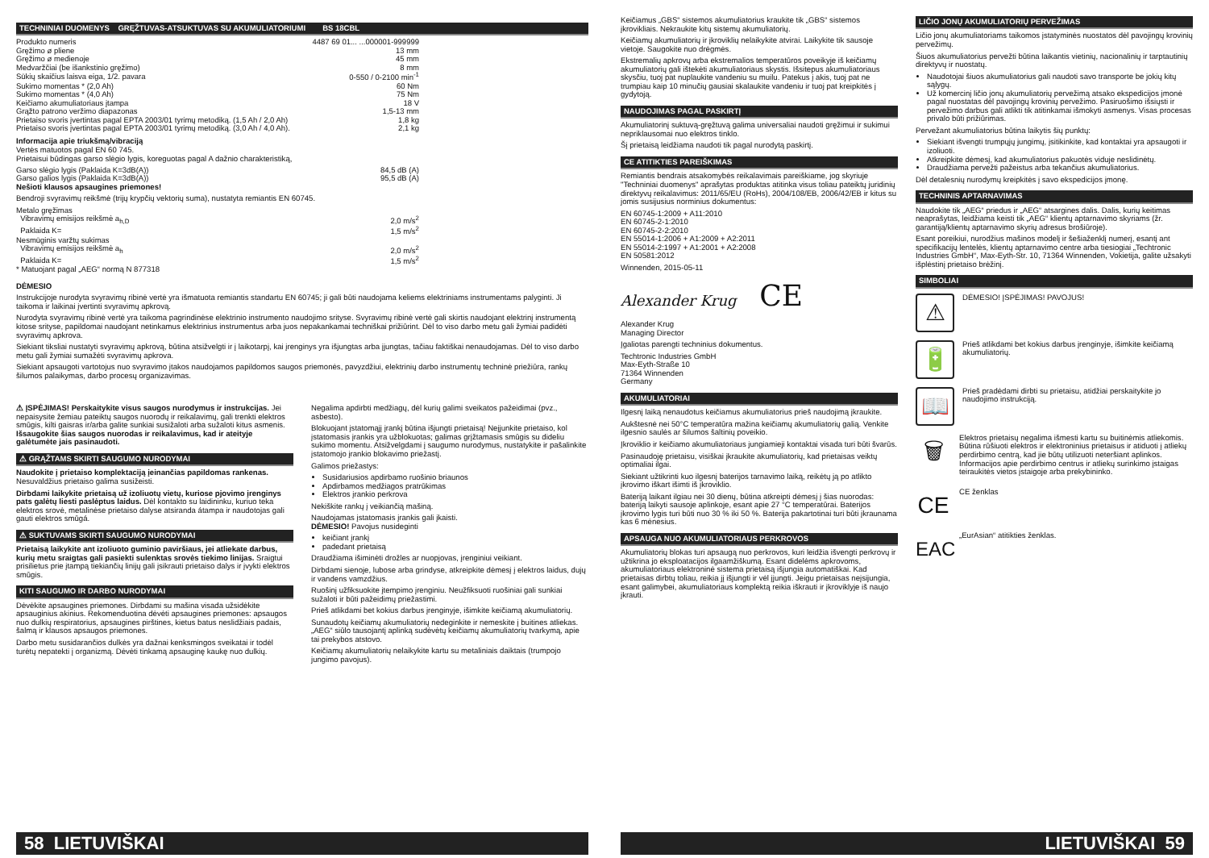TECHNINIAI DUOMENYS GRĘŽTUVAS-ATSUKTUVAS SU AKUMULIATORIUMI BS 18CBL
| Produkto numeris | 4487 69 01... ...000001-999999 |
| Gręžimo ø pliene | 13 mm |
| Gręžimo ø medienoje | 45 mm |
| Medvaržčiai (be išankstinio gręžimo) | 8 mm |
| Sūkių skaičius laisva eiga, 1/2. pavara | 0-550 / 0-2100 min<sup>-1</sup> |
| Sukimo momentas * (2,0 Ah) | 60 Nm |
| Sukimo momentas * (4,0 Ah) | 75 Nm |
| Keičiamo akumuliatoriaus įtampa | 18 V |
| Grąžto patrono veržimo diapazonas | 1,5-13 mm |
| Prietaiso svoris įvertintas pagal EPTA 2003/01 tyrimų metodiką. (1,5 Ah / 2,0 Ah) | 1,8 kg |
| Prietaiso svoris įvertintas pagal EPTA 2003/01 tyrimų metodiką. (3,0 Ah / 4,0 Ah). | 2,1 kg |
Informacija apie triukšmą/vibraciją
Vertės matuotos pagal EN 60 745.
Prietaisui būdingas garso slėgio lygis, koreguotas pagal A dažnio charakteristiką,
| Garso slėgio lygis (Paklaida K=3dB(A)) | 84,5 dB (A) |
| Garso galios lygis (Paklaida K=3dB(A)) | 95,5 dB (A) |
Nešioti klausos apsaugines priemones!
Bendroji svyravimų reikšmė (trijų krypčių vektorių suma), nustatyta remiantis EN 60745.
| Metalo gręžimas | |
| Vibravimų emisijos reikšmė a<sub>h,D</sub> | 2,0 m/s<sup>2</sup> |
| Paklaida K= | 1,5 m/s<sup>2</sup> |
| Nesmūginis varžtų sukimas | |
| Vibravimų emisijos reikšmė a<sub>h</sub> | 2,0 m/s<sup>2</sup> |
| Paklaida K= | 1,5 m/s<sup>2</sup> |
* Matuojant pagal „AEG“ normą N 877318
DĖMESIO
Instrukcijoje nurodyta svyravimų ribinė vertė yra išmatuota remiantis standartu EN 60745; ji gali būti naudojama keliems elektriniams instrumentams palyginti. Ji taikoma ir laikinai įvertinti svyravimų apkrovą.
Nurodyta svyravimų ribinė vertė yra taikoma pagrindinėse elektrinio instrumento naudojimo srityse. Svyravimų ribinė vertė gali skirtis naudojant elektrinį instrumentą kitose srityse, papildomai naudojant netinkamus elektrinius instrumentus arba juos nepakankamai techniškai prižiūrint. Dėl to viso darbo metu gali žymiai padidėti svyravimų apkrova.
Siekiant tiksliai nustatyti svyravimų apkrovą, būtina atsižvelgti ir į laikotarpį, kai įrenginys yra išjungtas arba įjungtas, tačiau faktiškai nenaudojamas. Dėl to viso darbo metu gali žymiai sumažėti svyravimų apkrova.
Siekiant apsaugoti vartotojus nuo svyravimo įtakos naudojamos papildomos saugos priemonės, pavyzdžiui, elektrinių darbo instrumentų techninė priežiūra, rankų šilumos palaikymas, darbo procesų organizavimas.
⚠ ĮSPĖJIMAS! Perskaitykite visus saugos nurodymus ir instrukcijas. Jei nepaisysite žemiau pateiktų saugos nuorodų ir reikalavimų, gali trenkti elektros smūgis, kilti gaisras ir/arba galite sunkiai susižaloti arba sužaloti kitus asmenis.
Išsaugokite šias saugos nuorodas ir reikalavimus, kad ir ateityje galėtumėte jais pasinaudoti.
⚠ GRĄŽTAMS SKIRTI SAUGUMO NURODYMAI
Naudokite į prietaiso komplektaciją įeinančias papildomas rankenas. Nesuvaldžius prietaiso galima susižeisti.
Dirbdami laikykite prietaisą už izoliuotų vietų, kuriose pjovimo įrenginys pats galėtų liesti paslėptus laidus. Dėl kontakto su laidininku, kuriuo teka elektros srovė, metalinėse prietaiso dalyse atsiranda átampa ir naudotojas gali gauti elektros smūgá.
⚠ SUKTUVAMS SKIRTI SAUGUMO NURODYMAI
Prietaisą laikykite ant izoliuoto guminio paviršiaus, jei atliekate darbus, kurių metu sraigtas gali pasiekti sulenktas srovės tiekimo linijas. Sraigtui prisilietus prie įtampą tiekiančių linijų gali įsikrauti prietaiso dalys ir įvykti elektros smūgis.
KITI SAUGUMO IR DARBO NURODYMAI
Dėvėkite apsaugines priemones. Dirbdami su mašina visada užsidėkite apsauginius akinius. Rekomenduotina dėvėti apsaugines priemones: apsaugos nuo dulkių respiratorius, apsaugines pirštines, kietus batus neslidžiais padais, šalmą ir klausos apsaugos priemones.
Darbo metu susidarančios dulkės yra dažnai kenksmingos sveikatai ir todėl turėtų nepatekti į organizmą. Dėvėti tinkamą apsauginę kaukę nuo dulkių.
Negalima apdirbti medžiagų, dėl kurių galimi sveikatos pažeidimai (pvz., asbesto).
Blokuojant įstatomąjį įrankį būtina išjungti prietaisą! Neįjunkite prietaiso, kol įstatomasis įrankis yra užblokuotas; galimas grįžtamasis smūgis su dideliu sukimo momentu. Atsižvelgdami į saugumo nurodymus, nustatykite ir pašalinkite įstatomojo įrankio blokavimo priežastį.
Galimos priežastys:
Susidariusios apdirbamo ruošinio briaunos
Apdirbamos medžiagos pratrūkimas
Elektros įrankio perkrova
Nekiškite rankų į veikiančią mašiną.
Naudojamas įstatomasis įrankis gali įkaisti.
DĖMESIO! Pavojus nusideginti
keičiant įrankį
padedant prietaisą
Draudžiama išiminėti drožles ar nuopjovas, įrenginiui veikiant.
Dirbdami sienoje, lubose arba grindyse, atkreipkite dėmesį į elektros laidus, dujų ir vandens vamzdžius.
Ruošinį užfiksuokite įtempimo įrenginiu. Neužfiksuoti ruošiniai gali sunkiai sužaloti ir būti pažeidimų priežastimi.
Prieš atlikdami bet kokius darbus įrenginyje, išimkite keičiamą akumuliatorių.
Sunaudotų keičiamų akumuliatorių nedeginkite ir nemeskite į buitines atliekas. „AEG“ siūlo tausojantį aplinką sudėvėtų keičiamų akumuliatorių tvarkymą, apie tai prekybos atstovo.
Keičiamų akumuliatorių nelaikykite kartu su metaliniais daiktais (trumpojo jungimo pavojus).
58 LIETUVIŠKAI
Keičiamus „GBS“ sistemos akumuliatorius kraukite tik „GBS“ sistemos įkrovikliais. Nekraukite kitų sistemų akumuliatorių.
Keičiamų akumuliatorių ir įkroviklių nelaikykite atvirai. Laikykite tik sausoje vietoje. Saugokite nuo drėgmės.
Ekstremalių apkrovų arba ekstremalios temperatūros poveikyje iš keičiamų akumuliatorių gali ištekėti akumuliatoriaus skystis. Išsitepus akumuliatoriaus skysčiu, tuoj pat nuplaukite vandeniu su muilu. Patekus į akis, tuoj pat ne trumpiau kaip 10 minučių gausiai skalaukite vandeniu ir tuoj pat kreipkitės į gydytoją.
NAUDOJIMAS PAGAL PASKIRTĮ
Akumuliatorinį suktuvą-gręžtuvą galima universaliai naudoti gręžimui ir sukimui nepriklausomai nuo elektros tinklo.
Šį prietaisą leidžiama naudoti tik pagal nurodytą paskirtį.
CE ATITIKTIES PAREIŠKIMAS
Remiantis bendrais atsakomybės reikalavimais pareiškiame, jog skyriuje "Techniniai duomenys" aprašytas produktas atitinka visus toliau pateiktų juridinių direktyvų reikalavimus: 2011/65/EU (RoHs), 2004/108/EB, 2006/42/EB ir kitus su jomis susijusius norminius dokumentus:
EN 60745-1:2009 + A11:2010
EN 60745-2-1:2010
EN 60745-2-2:2010
EN 55014-1:2006 + A1:2009 + A2:2011
EN 55014-2:1997 + A1:2001 + A2:2008
EN 50581:2012
Winnenden, 2015-05-11
Alexander Krug CE
Alexander Krug
Managing Director
Įgaliotas parengti techninius dokumentus.
Techtronic Industries GmbH
Max-Eyth-Straße 10
71364 Winnenden
Germany
AKUMULIATORIAI
Ilgesnį laiką nenaudotus keičiamus akumuliatorius prieš naudojimą įkraukite.
Aukštesnė nei 50°C temperatūra mažina keičiamų akumuliatorių galią. Venkite ilgesnio saulės ar šilumos šaltinių poveikio.
Įkroviklio ir keičiamo akumuliatoriaus jungiamieji kontaktai visada turi būti švarūs.
Pasinaudoję prietaisu, visiškai įkraukite akumuliatorių, kad prietaisas veiktų optimaliai ilgai.
Siekiant užtikrinti kuo ilgesnį baterijos tarnavimo laiką, reikėtų ją po atlikto įkrovimo iškart išimti iš įkroviklio.
Bateriją laikant ilgiau nei 30 dienų, būtina atkreipti dėmesį į šias nuorodas: bateriją laikyti sausoje aplinkoje, esant apie 27 °C temperatūrai. Baterijos įkrovimo lygis turi būti nuo 30 % iki 50 %. Baterija pakartotinai turi būti įkraunama kas 6 mėnesius.
APSAUGA NUO AKUMULIATORIAUS PERKROVOS
Akumuliatorių blokas turi apsaugą nuo perkrovos, kuri leidžia išvengti perkrovų ir užtikrina jo eksploatacijos ilgaamžiškumą. Esant didelėms apkrovoms, akumuliatoriaus elektroninė sistema prietaisą išjungia automatiškai. Kad prietaisas dirbtų toliau, reikia jį išjungti ir vėl įjungti. Jeigu prietaisas neįsijungia, esant galimybei, akumuliatoriaus komplektą reikia iškrauti ir įkroviklyje iš naujo įkrauti.
LIČIO JONŲ AKUMULIATORIŲ PERVEŽIMAS
Ličio jonų akumuliatoriams taikomos įstatyminės nuostatos dėl pavojingų krovinių pervežimų.
Šiuos akumuliatorius pervežti būtina laikantis vietinių, nacionalinių ir tarptautinių direktyvų ir nuostatų.
Naudotojai šiuos akumuliatorius gali naudoti savo transporte be jokių kitų sąlygų.
Už komercinį ličio jonų akumuliatorių pervežimą atsako ekspedicijos įmonė pagal nuostatas dėl pavojingų krovinių pervežimo. Pasiruošimo išsiųsti ir pervežimo darbus gali atlikti tik atitinkamai išmokyti asmenys. Visas procesas privalo būti prižiūrimas.
Pervežant akumuliatorius būtina laikytis šių punktų:
Siekiant išvengti trumpųjų jungimų, įsitikinkite, kad kontaktai yra apsaugoti ir izoliuoti.
Atkreipkite dėmesį, kad akumuliatorius pakuotės viduje neslidinėtų.
Draudžiama pervežti pažeistus arba tekančius akumuliatorius.
Dėl detalesnių nurodymų kreipkitės į savo ekspedicijos įmonę.
TECHNINIS APTARNAVIMAS
Naudokite tik „AEG“ priedus ir „AEG“ atsargines dalis. Dalis, kurių keitimas neaprašytas, leidžiama keisti tik „AEG“ klientų aptarnavimo skyriams (žr. garantiją/klientų aptarnavimo skyrių adresus brošiūroje).
Esant poreikiui, nurodžius mašinos modelį ir šešiaženklį numerį, esantį ant specifikacijų lentelės, klientų aptarnavimo centre arba tiesiogiai „Techtronic Industries GmbH“, Max-Eyth-Str. 10, 71364 Winnenden, Vokietija, galite užsakyti išplėstinį prietaiso brėžinį.
SIMBOLIAI
⚠
DĖMESIO! ĮSPĖJIMAS! PAVOJUS!
🔋
Prieš atlikdami bet kokius darbus įrenginyje, išimkite keičiamą akumuliatorių.
📖
Prieš pradėdami dirbti su prietaisu, atidžiai perskaitykite jo naudojimo instrukciją.
🗑
Elektros prietaisų negalima išmesti kartu su buitinėmis atliekomis.
Būtina rūšiuoti elektros ir elektroninius prietaisus ir atiduoti į atliekų perdirbimo centrą, kad jie būtų utilizuoti neteršiant aplinkos.
Informacijos apie perdirbimo centrus ir atliekų surinkimo įstaigas teiraukitės vietos įstaigoje arba prekybininko.
CE
CE ženklas
EAC
„EurAsian“ atitikties ženklas.
LIETUVIŠKAI 59